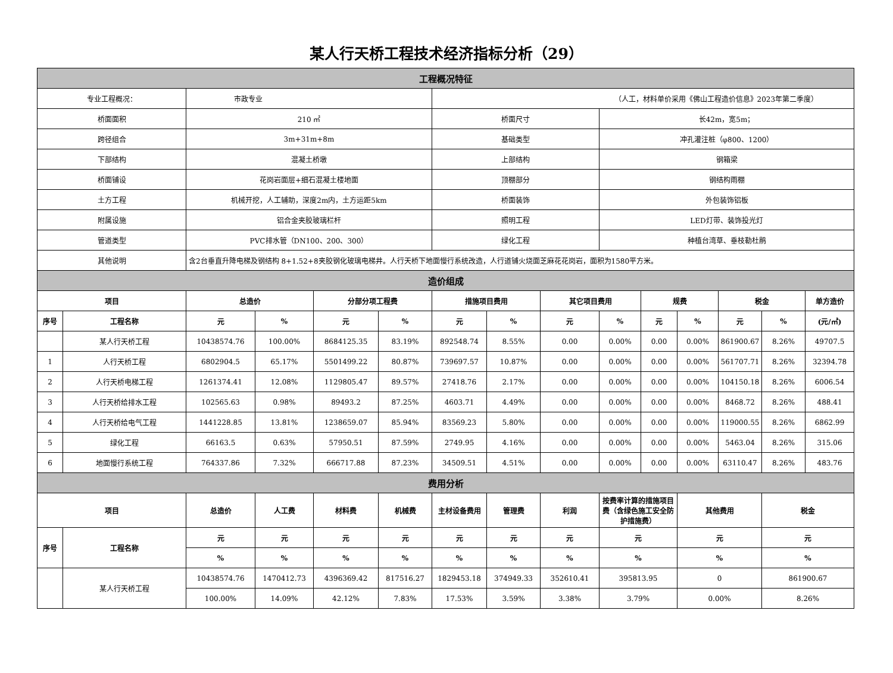某人行天桥工程技术经济指标分析（29）
| 工程概况特征 | | | | | | | | | | | | | | |
| 专业工程概况： | | 市政专业 | | | | （人工，材料单价采用《佛山工程造价信息》2023年第二季度） | | | | | | | | |
| 桥面面积 | | 210 ㎡ | | | | 桥面尺寸 | | | 长42m，宽5m； | | | | | |
| 跨径组合 | | 3m+31m+8m | | | | 基础类型 | | | 冲孔灌注桩（φ800、1200） | | | | | |
| 下部结构 | | 混凝土桥墩 | | | | 上部结构 | | | 钢箱梁 | | | | | |
| 桥面铺设 | | 花岗岩面层+细石混凝土楼地面 | | | | 顶棚部分 | | | 钢结构雨棚 | | | | | |
| 土方工程 | | 机械开挖，人工辅助，深度2m内，土方运距5km | | | | 桥面装饰 | | | 外包装饰铝板 | | | | | |
| 附属设施 | | 铝合金夹胶玻璃栏杆 | | | | 照明工程 | | | LED灯带、装饰投光灯 | | | | | |
| 管道类型 | | PVC排水管（DN100、200、300） | | | | 绿化工程 | | | 种植台湾草、垂枝勒杜鹃 | | | | | |
| 其他说明 | | 含2台垂直升降电梯及钢结构 8+1.52+8夹胶钢化玻璃电梯井。人行天桥下地面慢行系统改造，人行道铺火烧面芝麻花花岗岩，面积为1580平方米。 | | | | | | | | | | | | |
| 造价组成 | | | | | | | | | | | | | | |
| 项目 | | 总造价 | | 分部分项工程费 | | 措施项目费用 | | 其它项目费用 | | 规费 | | 税金 | | 单方造价 |
| 序号 | 工程名称 | 元 | % | 元 | % | 元 | % | 元 | % | 元 | % | 元 | % | (元/㎡) |
| | 某人行天桥工程 | 10438574.76 | 100.00% | 8684125.35 | 83.19% | 892548.74 | 8.55% | 0.00 | 0.00% | 0.00 | 0.00% | 861900.67 | 8.26% | 49707.5 |
| 1 | 人行天桥工程 | 6802904.5 | 65.17% | 5501499.22 | 80.87% | 739697.57 | 10.87% | 0.00 | 0.00% | 0.00 | 0.00% | 561707.71 | 8.26% | 32394.78 |
| 2 | 人行天桥电梯工程 | 1261374.41 | 12.08% | 1129805.47 | 89.57% | 27418.76 | 2.17% | 0.00 | 0.00% | 0.00 | 0.00% | 104150.18 | 8.26% | 6006.54 |
| 3 | 人行天桥给排水工程 | 102565.63 | 0.98% | 89493.2 | 87.25% | 4603.71 | 4.49% | 0.00 | 0.00% | 0.00 | 0.00% | 8468.72 | 8.26% | 488.41 |
| 4 | 人行天桥给电气工程 | 1441228.85 | 13.81% | 1238659.07 | 85.94% | 83569.23 | 5.80% | 0.00 | 0.00% | 0.00 | 0.00% | 119000.55 | 8.26% | 6862.99 |
| 5 | 绿化工程 | 66163.5 | 0.63% | 57950.51 | 87.59% | 2749.95 | 4.16% | 0.00 | 0.00% | 0.00 | 0.00% | 5463.04 | 8.26% | 315.06 |
| 6 | 地面慢行系统工程 | 764337.86 | 7.32% | 666717.88 | 87.23% | 34509.51 | 4.51% | 0.00 | 0.00% | 0.00 | 0.00% | 63110.47 | 8.26% | 483.76 |
| 费用分析 | | | | | | | | | | | | | | |
| 项目 | | 总造价 | 人工费 | 材料费 | 机械费 | 主材设备费用 | 管理费 | 利润 | 按费率计算的措施项目费（含绿色施工安全防护措施费） | | 其他费用 | | 税金 | |
| 序号 | 工程名称 | 元 | 元 | 元 | 元 | 元 | 元 | 元 | 元 | | 元 | | 元 | |
| | | % | % | % | % | % | % | % | % | | % | | % | |
| | 某人行天桥工程 | 10438574.76 | 1470412.73 | 4396369.42 | 817516.27 | 1829453.18 | 374949.33 | 352610.41 | 395813.95 | | 0 | | 861900.67 | |
| | | 100.00% | 14.09% | 42.12% | 7.83% | 17.53% | 3.59% | 3.38% | 3.79% | | 0.00% | | 8.26% | |